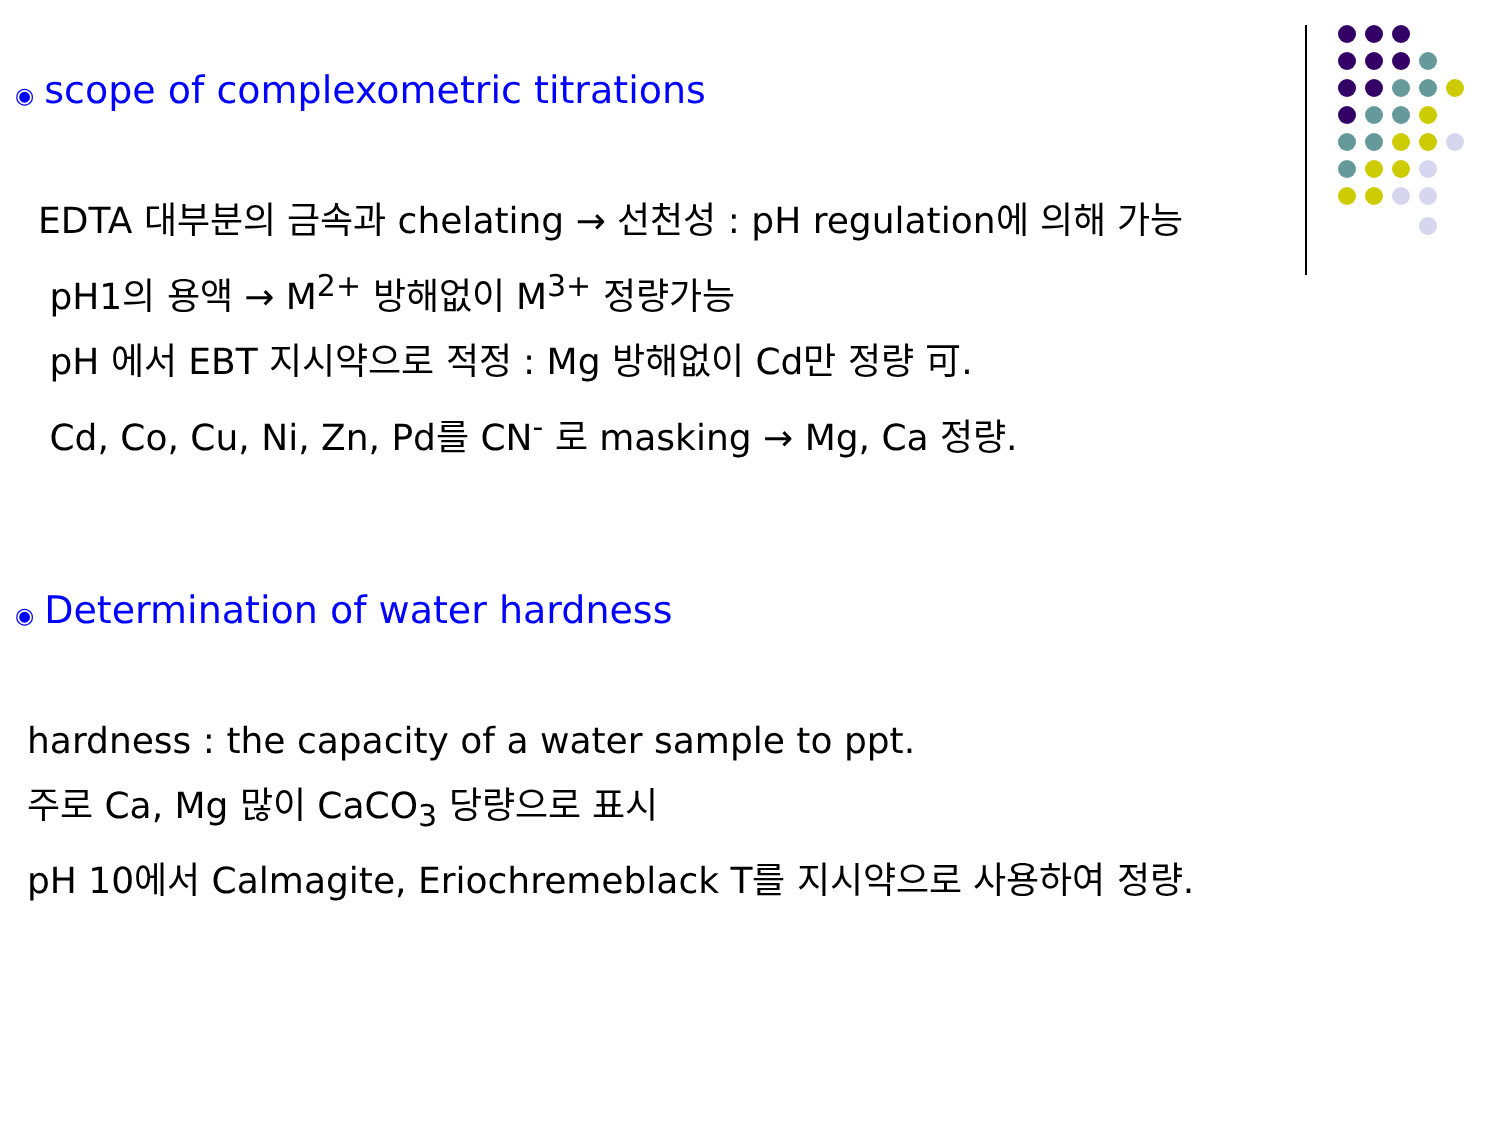◉ scope of complexometric titrations
EDTA 대부분의 금속과 chelating → 선천성 : pH regulation에 의해 가능
pH1의 용액 → M<sup>2+</sup> 방해없이 M<sup>3+</sup> 정량가능
pH 에서 EBT 지시약으로 적정 : Mg 방해없이 Cd만 정량 可.
Cd, Co, Cu, Ni, Zn, Pd를 CN<sup>-</sup> 로 masking → Mg, Ca 정량.
◉ Determination of water hardness
hardness : the capacity of a water sample to ppt.
주로 Ca, Mg 많이 CaCO<sub>3</sub> 당량으로 표시
pH 10에서 Calmagite, Eriochremeblack T를 지시약으로 사용하여 정량.